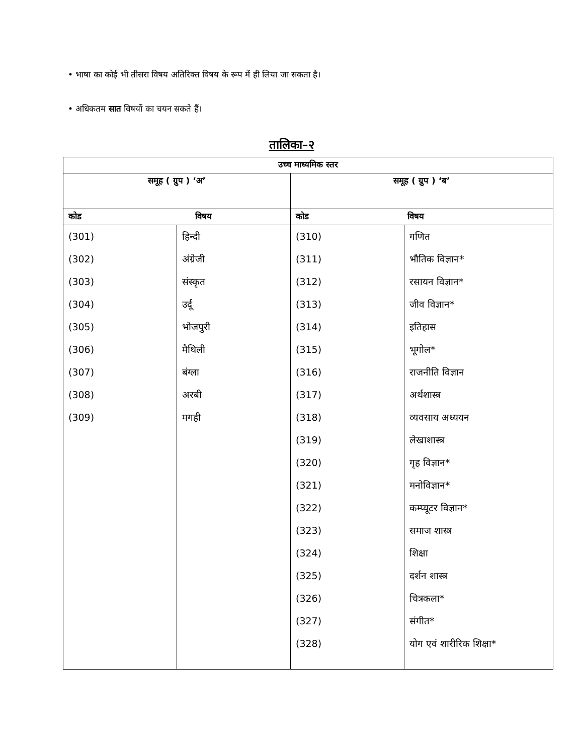• भाषा का कोई भी तीसरा विषय अतिरिक्त विषय के रूप में ही लिया जा सकता है।
• अधिकतम सात विषयों का चयन सकते हैं।
तालिका–२
| उच्च माध्यमिक स्तर | | | |
| --- | --- | --- | --- |
| समूह ( ग्रुप ) ‘अ’ | | समूह ( ग्रुप ) ‘ब’ | |
| कोड विषय | | कोड विषय | |
| (301) (302) (303) (304) (305) (306) (307) (308) (309) | हिन्दी अंग्रेजी संस्कृत उर्दू भोजपुरी मैथिली बंग्ला अरबी मगही | (310) (311) (312) (313) (314) (315) (316) (317) (318) (319) (320) (321) (322) (323) (324) (325) (326) (327) (328) | गणित भौतिक विज्ञान* रसायन विज्ञान* जीव विज्ञान* इतिहास भूगोल* राजनीति विज्ञान अर्थशास्त्र व्यवसाय अध्ययन लेखाशास्त्र गृह विज्ञान* मनोविज्ञान* कम्प्यूटर विज्ञान* समाज शास्त्र शिक्षा दर्शन शास्त्र चित्रकला* संगीत* योग एवं शारीरिक शिक्षा* |